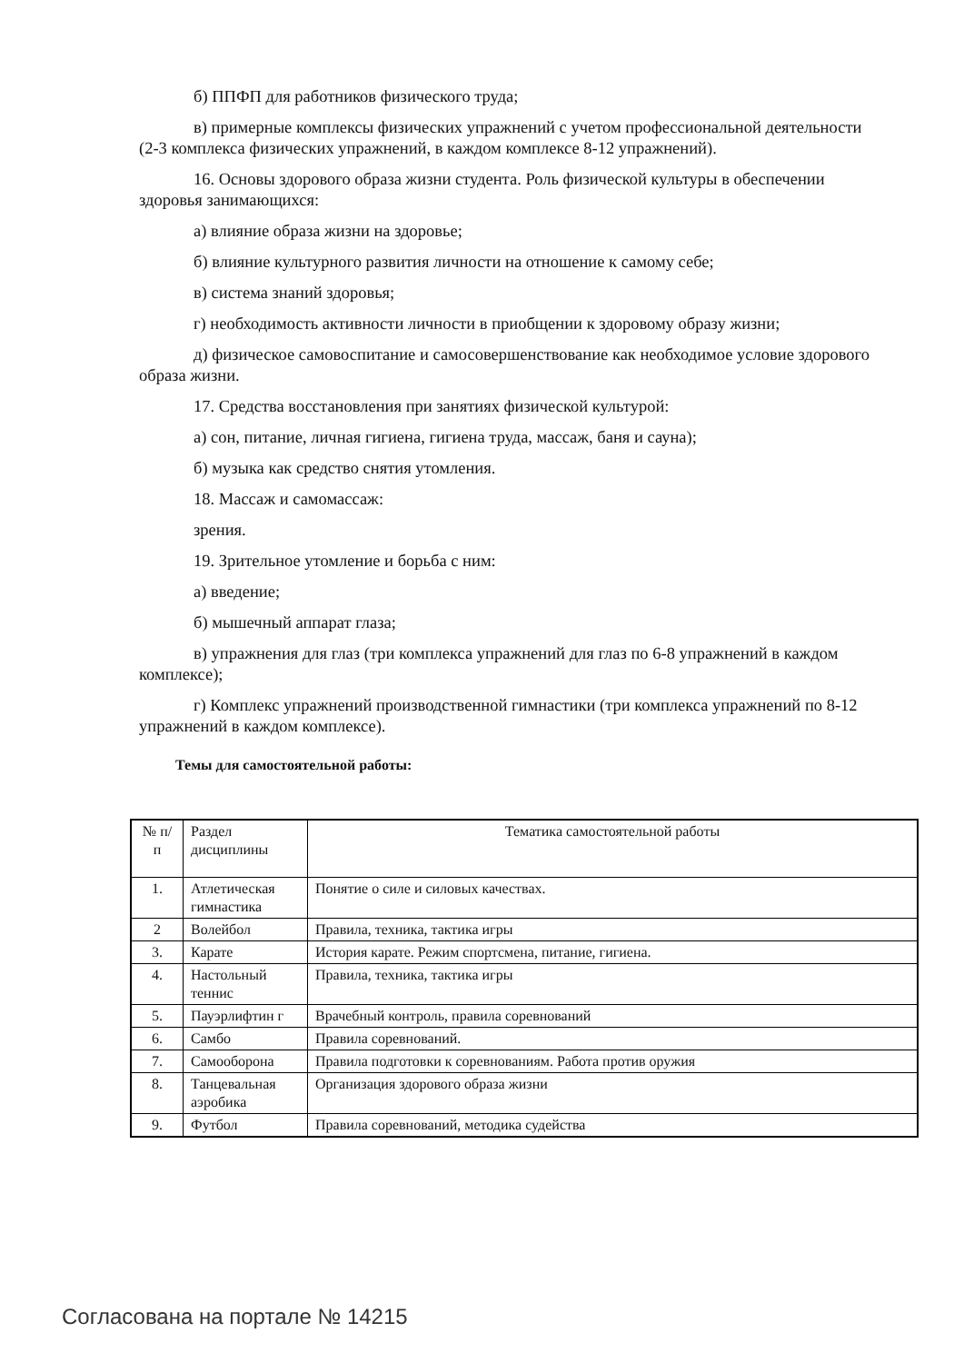б) ППФП для работников физического труда;
в) примерные комплексы физических упражнений с учетом профессиональной деятельности (2-3 комплекса физических упражнений, в каждом комплексе 8-12 упражнений).
16. Основы здорового образа жизни студента. Роль физической культуры в обеспечении здоровья занимающихся:
а) влияние образа жизни на здоровье;
б) влияние культурного развития личности на отношение к самому себе;
в) система знаний здоровья;
г) необходимость активности личности в приобщении к здоровому образу жизни;
д) физическое самовоспитание и самосовершенствование как необходимое условие здорового образа жизни.
17. Средства восстановления при занятиях физической культурой:
а) сон, питание, личная гигиена, гигиена труда, массаж, баня и сауна);
б) музыка как средство снятия утомления.
18. Массаж и самомассаж:
зрения.
19. Зрительное утомление и борьба с ним:
а) введение;
б) мышечный аппарат глаза;
в) упражнения для глаз (три комплекса упражнений для глаз по 6-8 упражнений в каждом комплексе);
г) Комплекс упражнений производственной гимнастики (три комплекса упражнений по 8-12 упражнений в каждом комплексе).
Темы для самостоятельной работы:
| № п/п | Раздел дисциплины | Тематика самостоятельной работы |
| 1. | Атлетическая гимнастика | Понятие о силе и силовых качествах. |
| 2 | Волейбол | Правила, техника, тактика игры |
| 3. | Карате | История карате. Режим спортсмена, питание, гигиена. |
| 4. | Настольный теннис | Правила, техника, тактика игры |
| 5. | Пауэрлифтин г | Врачебный контроль, правила соревнований |
| 6. | Самбо | Правила соревнований. |
| 7. | Самооборона | Правила подготовки к соревнованиям. Работа против оружия |
| 8. | Танцевальная аэробика | Организация здорового образа жизни |
| 9. | Футбол | Правила соревнований, методика судейства |
Согласована на портале № 14215